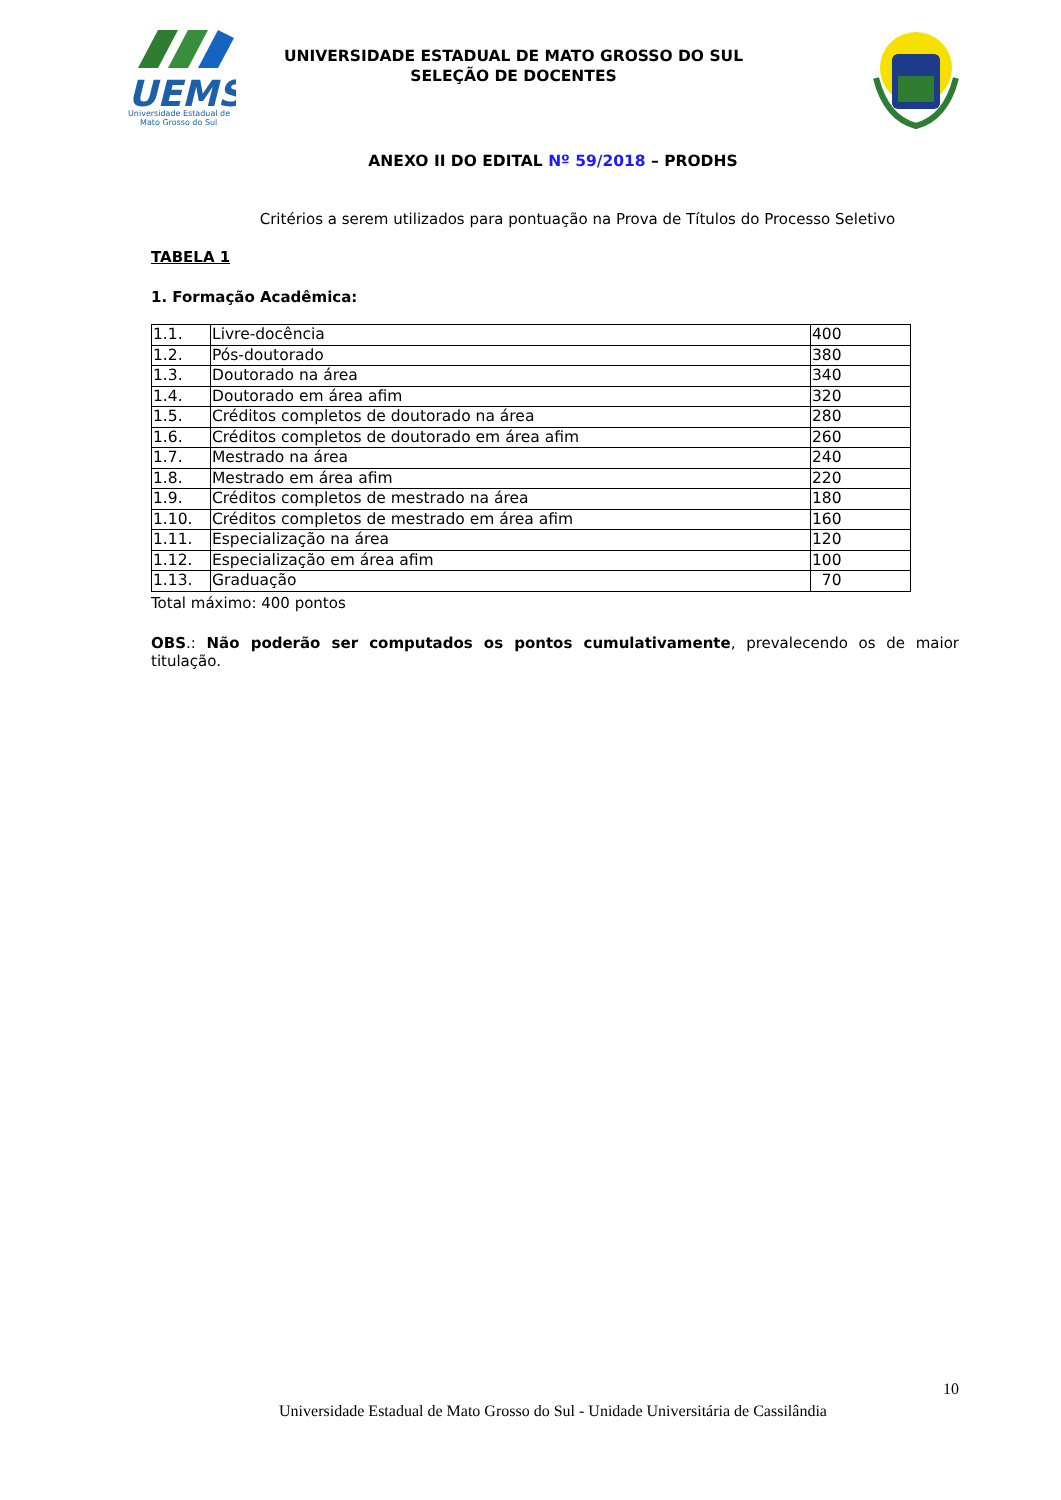UEMS
Universidade Estadual de
Mato Grosso do Sul
UNIVERSIDADE ESTADUAL DE MATO GROSSO DO SUL
SELEÇÃO DE DOCENTES
ANEXO II DO EDITAL Nº 59/2018 – PRODHS
Critérios a serem utilizados para pontuação na Prova de Títulos do Processo Seletivo
TABELA 1
1. Formação Acadêmica:
| 1.1. | Livre-docência | 400 |
| 1.2. | Pós-doutorado | 380 |
| 1.3. | Doutorado na área | 340 |
| 1.4. | Doutorado em área afim | 320 |
| 1.5. | Créditos completos de doutorado na área | 280 |
| 1.6. | Créditos completos de doutorado em área afim | 260 |
| 1.7. | Mestrado na área | 240 |
| 1.8. | Mestrado em área afim | 220 |
| 1.9. | Créditos completos de mestrado na área | 180 |
| 1.10. | Créditos completos de mestrado em área afim | 160 |
| 1.11. | Especialização na área | 120 |
| 1.12. | Especialização em área afim | 100 |
| 1.13. | Graduação | 70 |
Total máximo: 400 pontos
OBS.: Não poderão ser computados os pontos cumulativamente, prevalecendo os de maior titulação.
10
Universidade Estadual de Mato Grosso do Sul - Unidade Universitária de Cassilândia